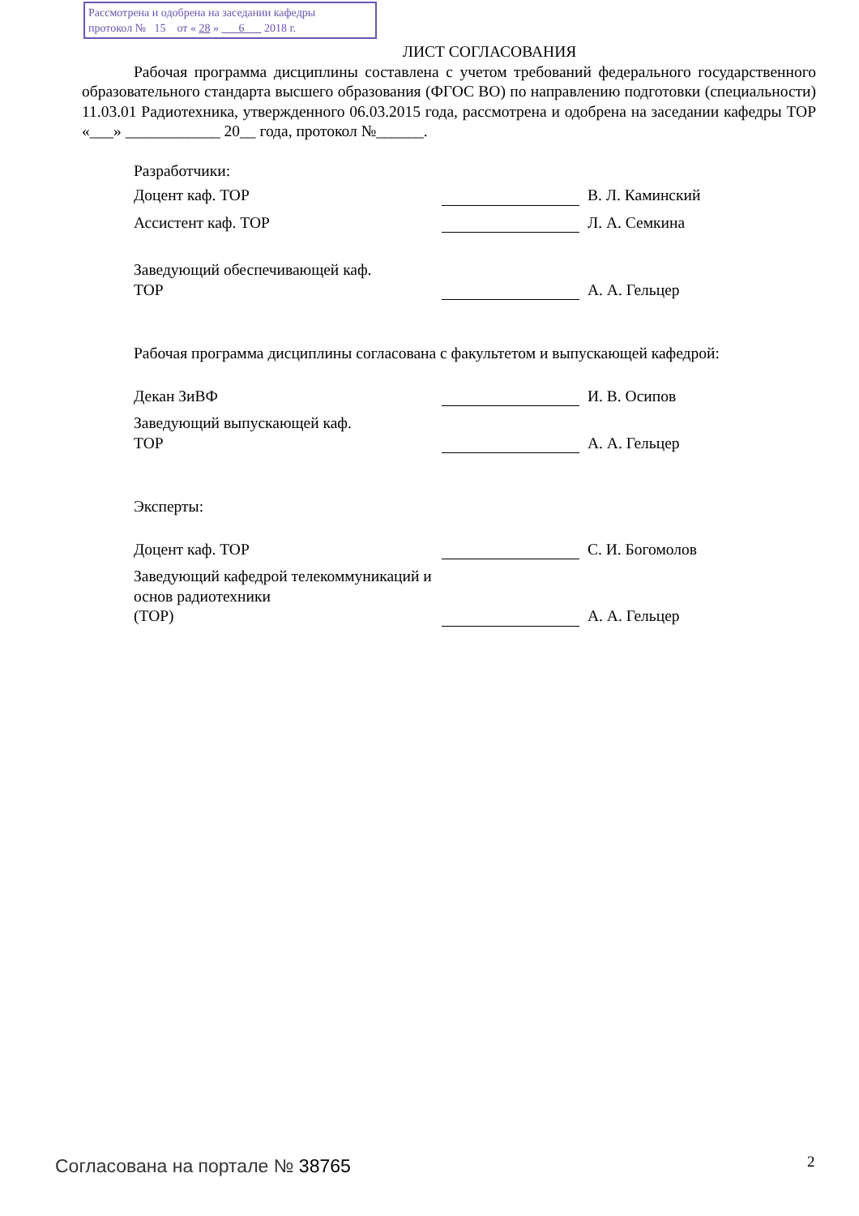Рассмотрена и одобрена на заседании кафедры
протокол № 15 от « 28 » 6 2018 г.
ЛИСТ СОГЛАСОВАНИЯ
Рабочая программа дисциплины составлена с учетом требований федерального государственного образовательного стандарта высшего образования (ФГОС ВО) по направлению подготовки (специальности) 11.03.01 Радиотехника, утвержденного 06.03.2015 года, рассмотрена и одобрена на заседании кафедры ТОР «___» ____________ 20__ года, протокол №______.
Разработчики:
Доцент каф. ТОР
В. Л. Каминский
Ассистент каф. ТОР
Л. А. Семкина
Заведующий обеспечивающей каф.
ТОР
А. А. Гельцер
Рабочая программа дисциплины согласована с факультетом и выпускающей кафедрой:
Декан ЗиВФ
И. В. Осипов
Заведующий выпускающей каф.
ТОР
А. А. Гельцер
Эксперты:
Доцент каф. ТОР
С. И. Богомолов
Заведующий кафедрой телекоммуникаций и основ радиотехники
(ТОР)
А. А. Гельцер
Согласована на портале № 38765 2